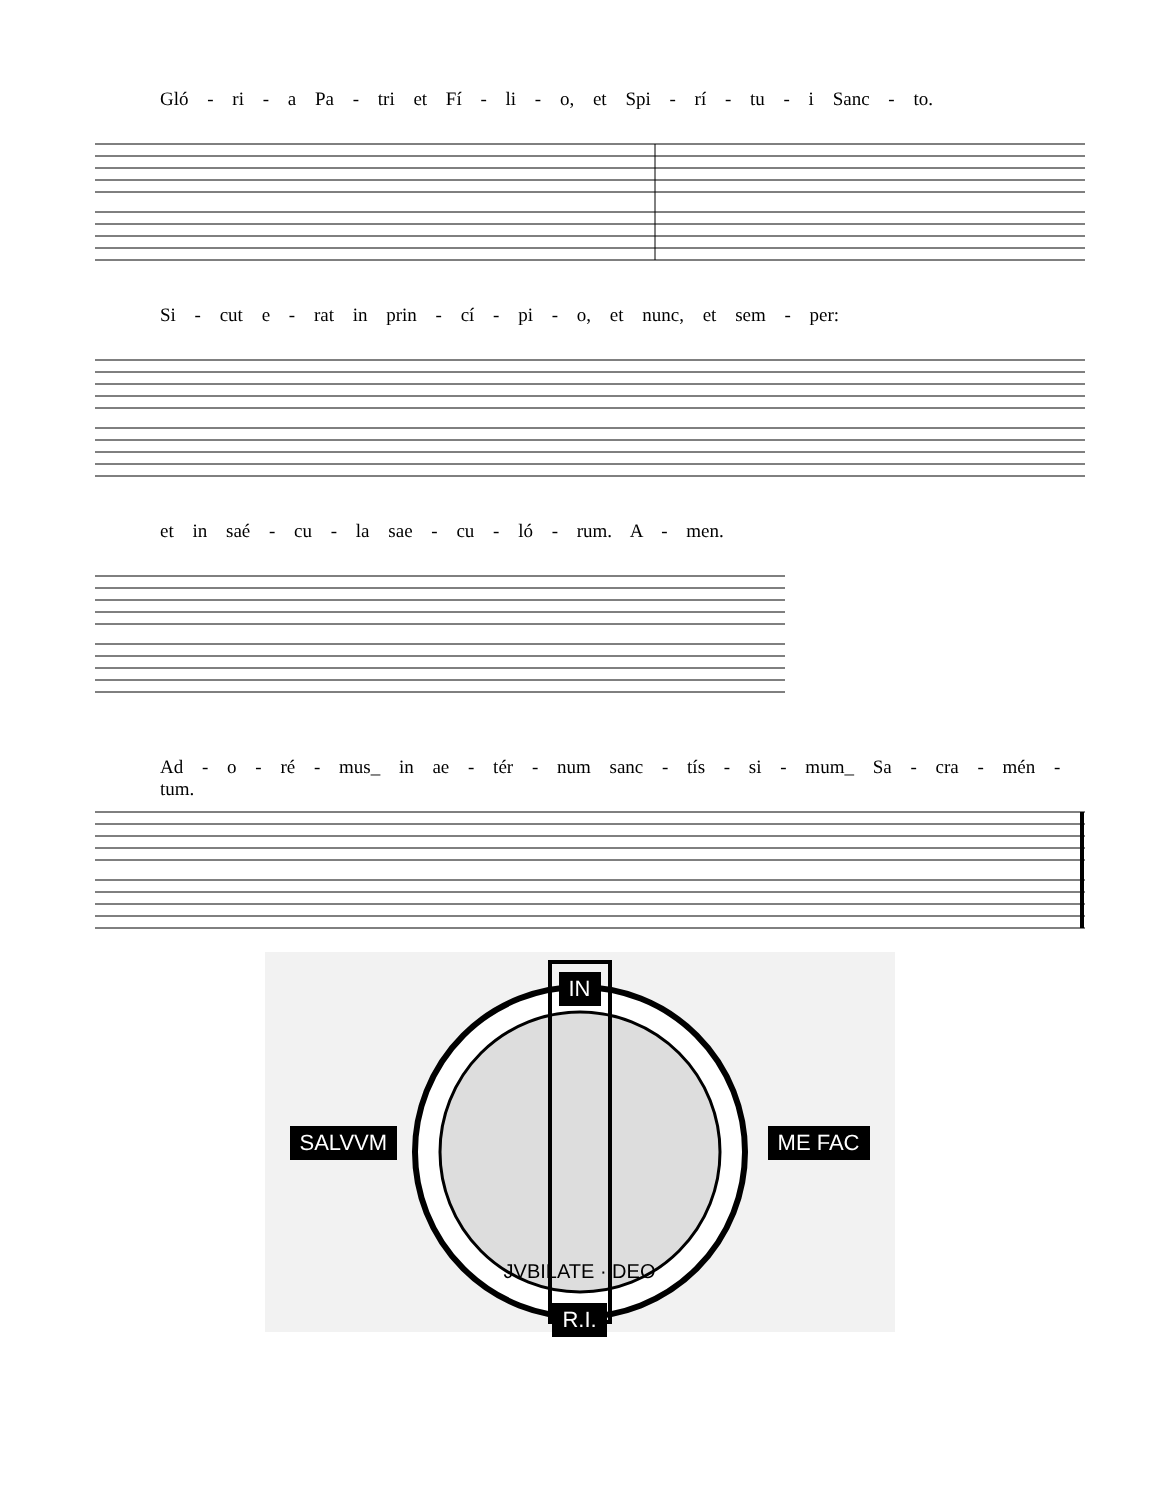Gló - ri - a Pa - tri et Fí - li - o, et Spi - rí - tu - i Sanc - to.
Si - cut e - rat in prin - cí - pi - o, et nunc, et sem - per:
et in saé - cu - la sae - cu - ló - rum. A - men.
Ad - o - ré - mus_ in ae - tér - num sanc - tís - si - mum_ Sa - cra - mén - tum.
IN
SALVVM ME FAC
JVBILATE · DEO
R.I.